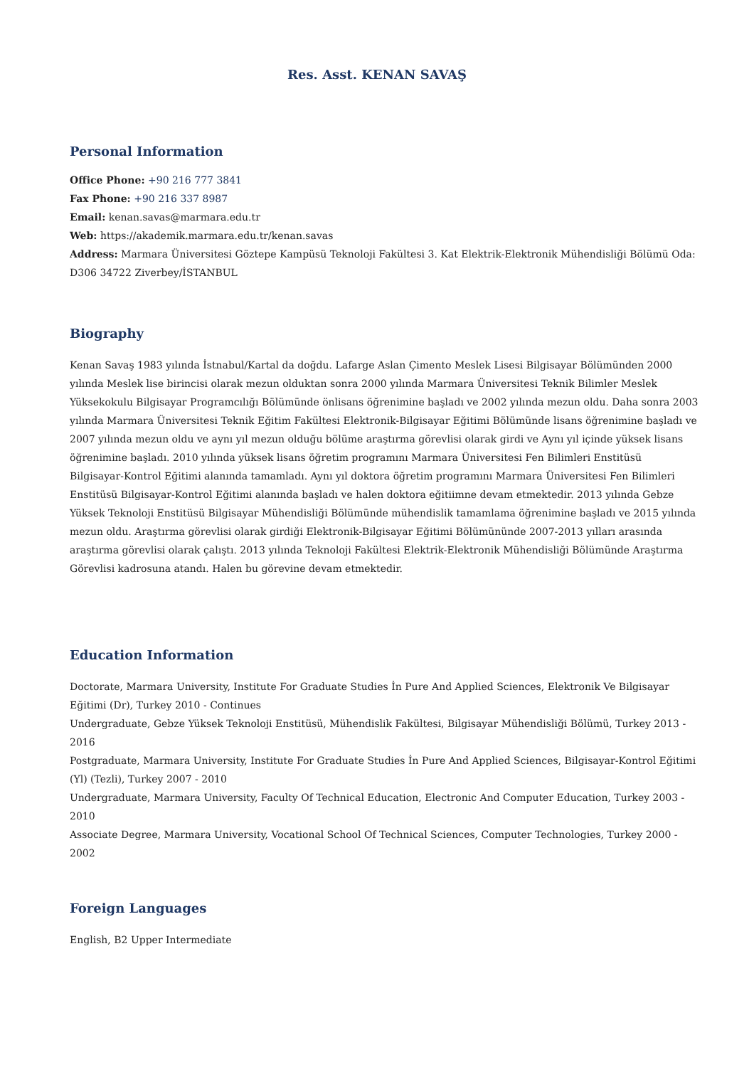Res. Asst. KENAN SAVAŞ
Personal Information
Office Phone: +90 216 777 3841
Fax Phone: +90 216 337 8987
Email: kenan.savas@marmara.edu.tr
Web: https://akademik.marmara.edu.tr/kenan.savas
Address: Marmara Üniversitesi Göztepe Kampüsü Teknoloji Fakültesi 3. Kat Elektrik-Elektronik Mühendisliği Bölümü Oda: D306 34722 Ziverbey/İSTANBUL
Biography
Kenan Savaş 1983 yılında İstnabul/Kartal da doğdu. Lafarge Aslan Çimento Meslek Lisesi Bilgisayar Bölümünden 2000 yılında Meslek lise birincisi olarak mezun olduktan sonra 2000 yılında Marmara Üniversitesi Teknik Bilimler Meslek Yüksekokulu Bilgisayar Programcılığı Bölümünde önlisans öğrenimine başladı ve 2002 yılında mezun oldu. Daha sonra 2003 yılında Marmara Üniversitesi Teknik Eğitim Fakültesi Elektronik-Bilgisayar Eğitimi Bölümünde lisans öğrenimine başladı ve 2007 yılında mezun oldu ve aynı yıl mezun olduğu bölüme araştırma görevlisi olarak girdi ve Aynı yıl içinde yüksek lisans öğrenimine başladı. 2010 yılında yüksek lisans öğretim programını Marmara Üniversitesi Fen Bilimleri Enstitüsü Bilgisayar-Kontrol Eğitimi alanında tamamladı. Aynı yıl doktora öğretim programını Marmara Üniversitesi Fen Bilimleri Enstitüsü Bilgisayar-Kontrol Eğitimi alanında başladı ve halen doktora eğitiimne devam etmektedir. 2013 yılında Gebze Yüksek Teknoloji Enstitüsü Bilgisayar Mühendisliği Bölümünde mühendislik tamamlama öğrenimine başladı ve 2015 yılında mezun oldu. Araştırma görevlisi olarak girdiği Elektronik-Bilgisayar Eğitimi Bölümününde 2007-2013 yılları arasında araştırma görevlisi olarak çalıştı. 2013 yılında Teknoloji Fakültesi Elektrik-Elektronik Mühendisliği Bölümünde Araştırma Görevlisi kadrosuna atandı. Halen bu görevine devam etmektedir.
Education Information
Doctorate, Marmara University, Institute For Graduate Studies İn Pure And Applied Sciences, Elektronik Ve Bilgisayar Eğitimi (Dr), Turkey 2010 - Continues
Undergraduate, Gebze Yüksek Teknoloji Enstitüsü, Mühendislik Fakültesi, Bilgisayar Mühendisliği Bölümü, Turkey 2013 - 2016
Postgraduate, Marmara University, Institute For Graduate Studies İn Pure And Applied Sciences, Bilgisayar-Kontrol Eğitimi (Yl) (Tezli), Turkey 2007 - 2010
Undergraduate, Marmara University, Faculty Of Technical Education, Electronic And Computer Education, Turkey 2003 - 2010
Associate Degree, Marmara University, Vocational School Of Technical Sciences, Computer Technologies, Turkey 2000 - 2002
Foreign Languages
English, B2 Upper Intermediate